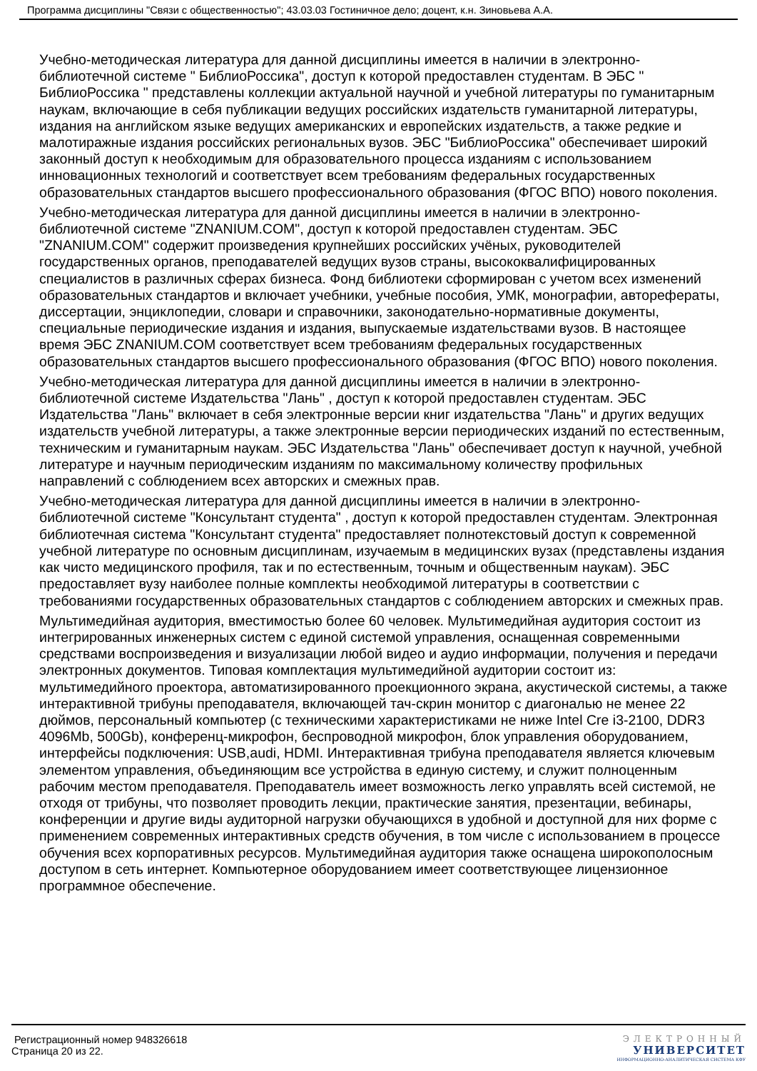Программа дисциплины "Связи с общественностью"; 43.03.03 Гостиничное дело; доцент, к.н. Зиновьева А.А.
Учебно-методическая литература для данной дисциплины имеется в наличии в электронно-библиотечной системе " БиблиоРоссика", доступ к которой предоставлен студентам. В ЭБС " БиблиоРоссика " представлены коллекции актуальной научной и учебной литературы по гуманитарным наукам, включающие в себя публикации ведущих российских издательств гуманитарной литературы, издания на английском языке ведущих американских и европейских издательств, а также редкие и малотиражные издания российских региональных вузов. ЭБС "БиблиоРоссика" обеспечивает широкий законный доступ к необходимым для образовательного процесса изданиям с использованием инновационных технологий и соответствует всем требованиям федеральных государственных образовательных стандартов высшего профессионального образования (ФГОС ВПО) нового поколения.
Учебно-методическая литература для данной дисциплины имеется в наличии в электронно-библиотечной системе "ZNANIUM.COM", доступ к которой предоставлен студентам. ЭБС "ZNANIUM.COM" содержит произведения крупнейших российских учёных, руководителей государственных органов, преподавателей ведущих вузов страны, высококвалифицированных специалистов в различных сферах бизнеса. Фонд библиотеки сформирован с учетом всех изменений образовательных стандартов и включает учебники, учебные пособия, УМК, монографии, авторефераты, диссертации, энциклопедии, словари и справочники, законодательно-нормативные документы, специальные периодические издания и издания, выпускаемые издательствами вузов. В настоящее время ЭБС ZNANIUM.COM соответствует всем требованиям федеральных государственных образовательных стандартов высшего профессионального образования (ФГОС ВПО) нового поколения.
Учебно-методическая литература для данной дисциплины имеется в наличии в электронно-библиотечной системе Издательства "Лань" , доступ к которой предоставлен студентам. ЭБС Издательства "Лань" включает в себя электронные версии книг издательства "Лань" и других ведущих издательств учебной литературы, а также электронные версии периодических изданий по естественным, техническим и гуманитарным наукам. ЭБС Издательства "Лань" обеспечивает доступ к научной, учебной литературе и научным периодическим изданиям по максимальному количеству профильных направлений с соблюдением всех авторских и смежных прав.
Учебно-методическая литература для данной дисциплины имеется в наличии в электронно-библиотечной системе "Консультант студента" , доступ к которой предоставлен студентам. Электронная библиотечная система "Консультант студента" предоставляет полнотекстовый доступ к современной учебной литературе по основным дисциплинам, изучаемым в медицинских вузах (представлены издания как чисто медицинского профиля, так и по естественным, точным и общественным наукам). ЭБС предоставляет вузу наиболее полные комплекты необходимой литературы в соответствии с требованиями государственных образовательных стандартов с соблюдением авторских и смежных прав.
Мультимедийная аудитория, вместимостью более 60 человек. Мультимедийная аудитория состоит из интегрированных инженерных систем с единой системой управления, оснащенная современными средствами воспроизведения и визуализации любой видео и аудио информации, получения и передачи электронных документов. Типовая комплектация мультимедийной аудитории состоит из: мультимедийного проектора, автоматизированного проекционного экрана, акустической системы, а также интерактивной трибуны преподавателя, включающей тач-скрин монитор с диагональю не менее 22 дюймов, персональный компьютер (с техническими характеристиками не ниже Intel Cre i3-2100, DDR3 4096Mb, 500Gb), конференц-микрофон, беспроводной микрофон, блок управления оборудованием, интерфейсы подключения: USB,audi, HDMI. Интерактивная трибуна преподавателя является ключевым элементом управления, объединяющим все устройства в единую систему, и служит полноценным рабочим местом преподавателя. Преподаватель имеет возможность легко управлять всей системой, не отходя от трибуны, что позволяет проводить лекции, практические занятия, презентации, вебинары, конференции и другие виды аудиторной нагрузки обучающихся в удобной и доступной для них форме с применением современных интерактивных средств обучения, в том числе с использованием в процессе обучения всех корпоративных ресурсов. Мультимедийная аудитория также оснащена широкополосным доступом в сеть интернет. Компьютерное оборудованием имеет соответствующее лицензионное программное обеспечение.
Регистрационный номер 948326618
Страница 20 из 22.
ЭЛЕКТРОННЫЙ
УНИВЕРСИТЕТ
ИНФОРМАЦИОННО-АНАЛИТИЧЕСКАЯ СИСТЕМА КФУ